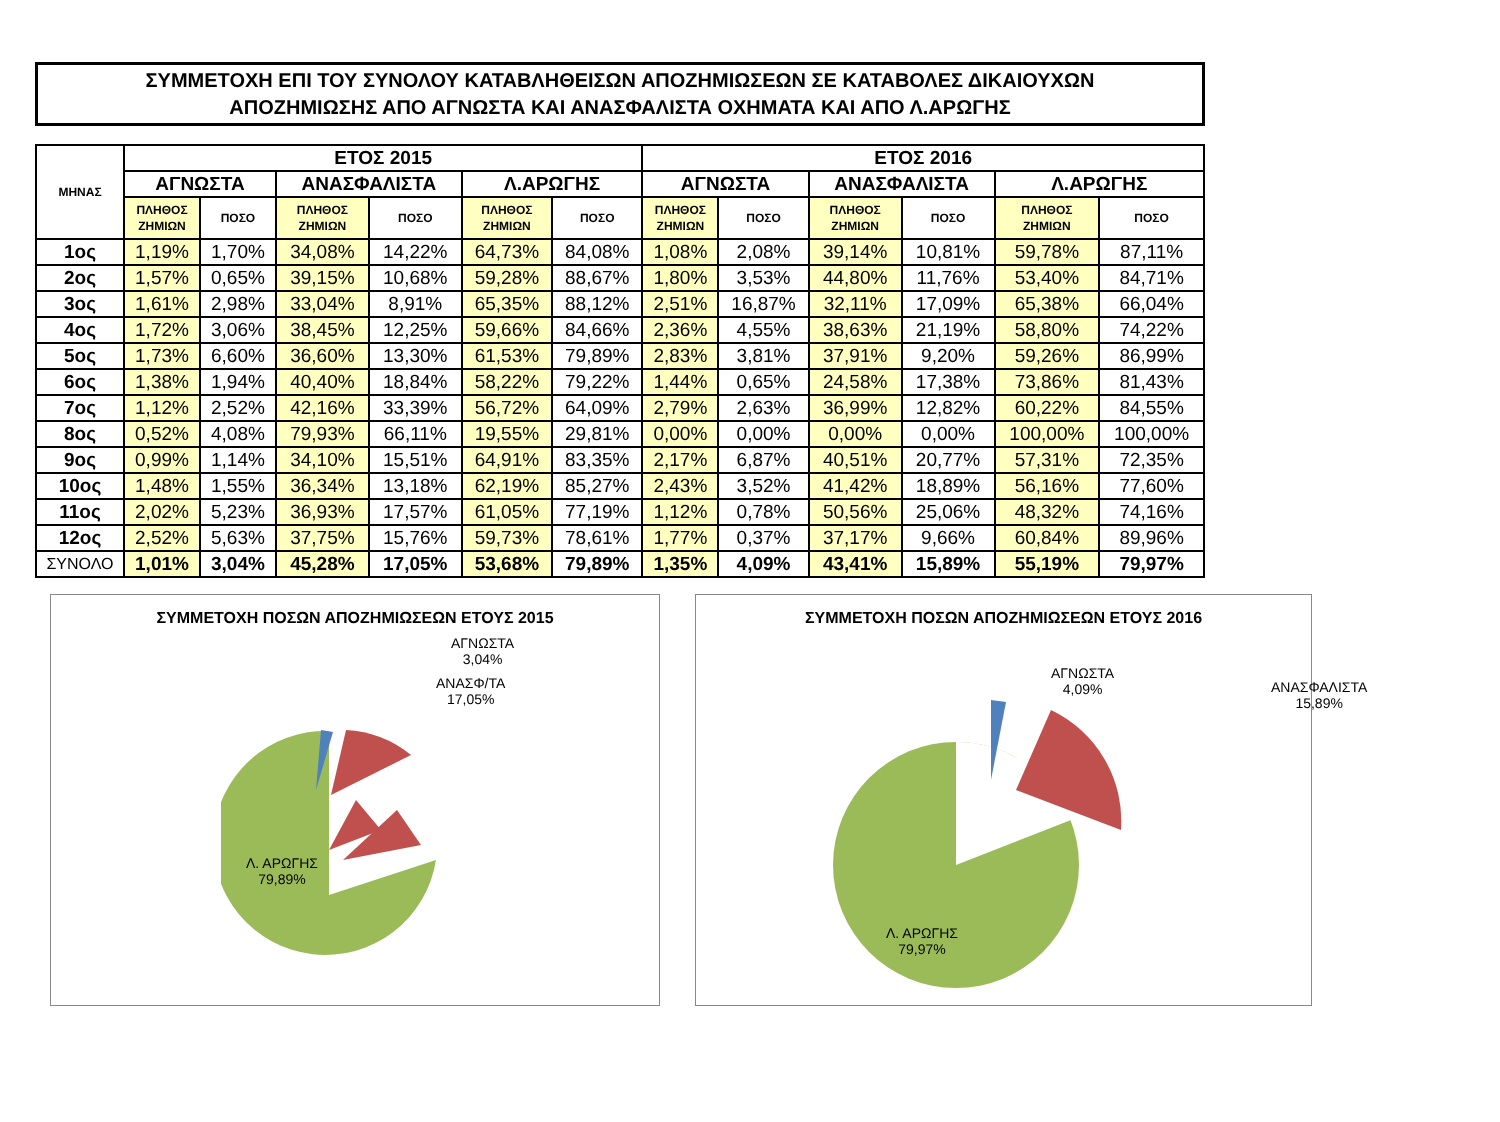ΣΥΜΜΕΤΟΧΗ ΕΠΙ ΤΟΥ ΣΥΝΟΛΟΥ ΚΑΤΑΒΛΗΘΕΙΣΩΝ ΑΠΟΖΗΜΙΩΣΕΩΝ ΣΕ ΚΑΤΑΒΟΛΕΣ ΔΙΚΑΙΟΥΧΩΝ
ΑΠΟΖΗΜΙΩΣΗΣ ΑΠΟ ΑΓΝΩΣΤΑ ΚΑΙ ΑΝΑΣΦΑΛΙΣΤΑ ΟΧΗΜΑΤΑ ΚΑΙ ΑΠΟ Λ.ΑΡΩΓΗΣ
| ΜΗΝΑΣ | ΕΤΟΣ 2015 | | | | | | ΕΤΟΣ 2016 | | | | | |
| --- | --- | --- | --- | --- | --- | --- | --- | --- | --- | --- | --- | --- |
| | ΑΓΝΩΣΤΑ | | ΑΝΑΣΦΑΛΙΣΤΑ | | Λ.ΑΡΩΓΗΣ | | ΑΓΝΩΣΤΑ | | ΑΝΑΣΦΑΛΙΣΤΑ | | Λ.ΑΡΩΓΗΣ | |
| | ΠΛΗΘΟΣ ΖΗΜΙΩΝ | ΠΟΣΟ | ΠΛΗΘΟΣ ΖΗΜΙΩΝ | ΠΟΣΟ | ΠΛΗΘΟΣ ΖΗΜΙΩΝ | ΠΟΣΟ | ΠΛΗΘΟΣ ΖΗΜΙΩΝ | ΠΟΣΟ | ΠΛΗΘΟΣ ΖΗΜΙΩΝ | ΠΟΣΟ | ΠΛΗΘΟΣ ΖΗΜΙΩΝ | ΠΟΣΟ |
| 1ος | 1,19% | 1,70% | 34,08% | 14,22% | 64,73% | 84,08% | 1,08% | 2,08% | 39,14% | 10,81% | 59,78% | 87,11% |
| 2ος | 1,57% | 0,65% | 39,15% | 10,68% | 59,28% | 88,67% | 1,80% | 3,53% | 44,80% | 11,76% | 53,40% | 84,71% |
| 3ος | 1,61% | 2,98% | 33,04% | 8,91% | 65,35% | 88,12% | 2,51% | 16,87% | 32,11% | 17,09% | 65,38% | 66,04% |
| 4ος | 1,72% | 3,06% | 38,45% | 12,25% | 59,66% | 84,66% | 2,36% | 4,55% | 38,63% | 21,19% | 58,80% | 74,22% |
| 5ος | 1,73% | 6,60% | 36,60% | 13,30% | 61,53% | 79,89% | 2,83% | 3,81% | 37,91% | 9,20% | 59,26% | 86,99% |
| 6ος | 1,38% | 1,94% | 40,40% | 18,84% | 58,22% | 79,22% | 1,44% | 0,65% | 24,58% | 17,38% | 73,86% | 81,43% |
| 7ος | 1,12% | 2,52% | 42,16% | 33,39% | 56,72% | 64,09% | 2,79% | 2,63% | 36,99% | 12,82% | 60,22% | 84,55% |
| 8ος | 0,52% | 4,08% | 79,93% | 66,11% | 19,55% | 29,81% | 0,00% | 0,00% | 0,00% | 0,00% | 100,00% | 100,00% |
| 9ος | 0,99% | 1,14% | 34,10% | 15,51% | 64,91% | 83,35% | 2,17% | 6,87% | 40,51% | 20,77% | 57,31% | 72,35% |
| 10ος | 1,48% | 1,55% | 36,34% | 13,18% | 62,19% | 85,27% | 2,43% | 3,52% | 41,42% | 18,89% | 56,16% | 77,60% |
| 11ος | 2,02% | 5,23% | 36,93% | 17,57% | 61,05% | 77,19% | 1,12% | 0,78% | 50,56% | 25,06% | 48,32% | 74,16% |
| 12ος | 2,52% | 5,63% | 37,75% | 15,76% | 59,73% | 78,61% | 1,77% | 0,37% | 37,17% | 9,66% | 60,84% | 89,96% |
| ΣΥΝΟΛΟ | 1,01% | 3,04% | 45,28% | 17,05% | 53,68% | 79,89% | 1,35% | 4,09% | 43,41% | 15,89% | 55,19% | 79,97% |
ΣΥΜΜΕΤΟΧΗ ΠΟΣΩΝ ΑΠΟΖΗΜΙΩΣΕΩΝ ΕΤΟΥΣ 2015
ΑΓΝΩΣΤΑ
3,04%
ΑΝΑΣΦ/ΤΑ
17,05%
Λ. ΑΡΩΓΗΣ
79,89%
ΣΥΜΜΕΤΟΧΗ ΠΟΣΩΝ ΑΠΟΖΗΜΙΩΣΕΩΝ ΕΤΟΥΣ 2016
ΑΓΝΩΣΤΑ
4,09%
ΑΝΑΣΦΑΛΙΣΤΑ
15,89%
Λ. ΑΡΩΓΗΣ
79,97%